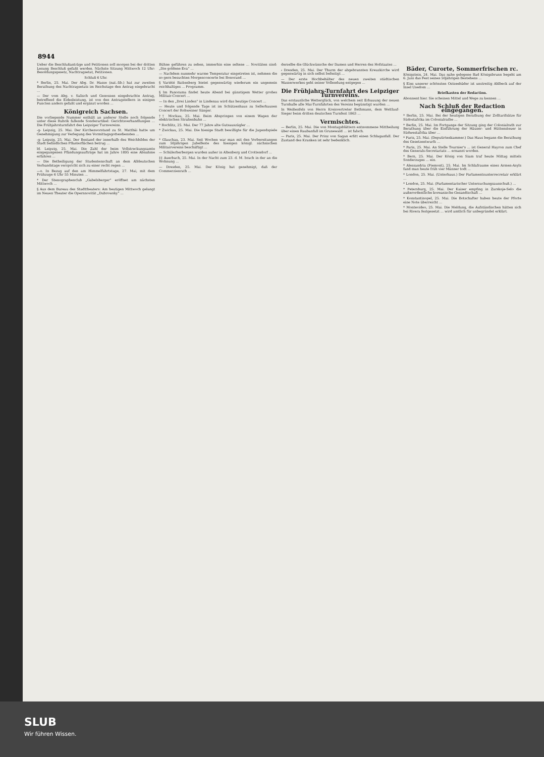8944
Ueber die Beschlußanträge und Petitionen soll morgen bei der dritten Lesung Beschluß gefaßt werden. Nächste Sitzung Mittwoch 12 Uhr: Besoldungsgesetz, Nachtragsetat, Petitionen.
Schluß 6 Uhr.
* Berlin, 25. Mai. Der Abg. Dr. Hasse (nat.-lib.) hat zur zweiten Berathung des Nachtragsetats im Reichstage den Antrag eingebracht ...
— Der vom Abg. v. Salisch und Genossen eingebrachte Antrag, betreffend die Eidesleistung, ist von den Antragstellern in einigen Puncten anders gefaßt und ergänzt worden ...
Königreich Sachsen.
Die vorliegende Nummer enthält an anderer Stelle noch folgende unter diese Rubrik fallende Sonderartikel: Gerichtsverhandlungen ... Die Frühjahrsturnfahrt des Leipziger Turnvereins.
-g- Leipzig, 25. Mai. Der Kirchenvorstand zu St. Matthäi hatte um Genehmigung zur Verlegung des Vormittagsgottesdienstes ...
-g- Leipzig, 25. Mai. Der Bestand der innerhalb des Weichbildes der Stadt befindlichen Pflasterflächen betrug ...
ld. Leipzig, 25. Mai. Die Zahl der beim Vollstreckungsamte eingegangenen Pfändungsaufträge hat im Jahre 1895 eine Abnahme erfahren ...
— Die Betheiligung der Studentenschaft an dem Alldeutschen Verbandstage verspricht sich zu einer recht regen ...
—o. In Bezug auf den am Himmelfahrtstage, 27. Mai, mit dem Frühzuge 6 Uhr 55 Minuten ...
* Der Stenographenclub „Gabelsberger“ eröffnet am nächsten Mittwoch ...
§ Aus dem Bureau des Stadttheaters: Am heutigen Mittwoch gelangt im Neuen Theater die Opernnovität „Dubrowsky“ ...
Bühne geführen zu sehen, immerhin eine seltene ... Novitäten sind: „Die goldene Eva“ ...
— Nachdem nunmehr warme Temperatur eingetreten ist, nehmen die so gern besuchten Morgenconcerte bei Bonorand ...
§ Variété Battenberg bietet gegenwärtig wiederum ein ungemein reichhaltiges ... Programm.
§ Im Panorama findet heute Abend bei günstigem Wetter großes Militair-Concert ...
— In den „Drei Linden“ in Lindenau wird das heutige Concert ...
— Heute und folgende Tage ist im Schützenhaus zu Sellerhausen Concert der Rohweiner Sänger.
†† Mockau, 25. Mai. Beim Abspringen von einem Wagen der elektrischen Straßenbahn ...
* Rochlitz, 25. Mai. Der 77 Jahre alte Gutsauszügler ...
* Zwickau, 25. Mai. Die hiesige Stadt bewilligte für die Jugendspiele ...
* Glauchau, 23. Mai. Seit Wochen war man mit den Vorbereitungen zum 50jährigen Jubelfeste des hiesigen königl. sächsischen Militairvereins beschäftigt ...
— Schülerherbergen wurden außer in Altenberg und Crottendorf ...
‡‡ Auerbach, 25. Mai. In der Nacht zum 23. d. M. brach in der an die Wohnung ...
— Dresden, 25. Mai. Der König hat genehmigt, daß der Commerzienrath ...
derselbe die Glückwünsche der Damen und Herren des Hofstaates ...
⸗ Dresden, 25. Mai. Der Thurm der abgebrannten Kreuzkirche wird gegenwärtig in sich selbst befestigt ...
— Der erste Hochbehälter des neuen zweiten städtischen Wasserwerkes geht seiner Vollendung entgegen ...
Die Frühjahrs-Turnfahrt des Leipziger Turnvereins.
Das erstaunliche Wetterglück, von welchem seit Erbauung der neuen Turnhalle alle Mai-Turnfahrten des Vereins begünstigt wurden ...
In Weißenfels von Herrn Kreisvertreter Bethmann, dem Wettlauf-Sieger beim dritten deutschen Turnfest 1863 ...
Vermischtes.
— Berlin, 25. Mai. Die von Montagsblättern entnommene Mittheilung über einen Raubanfall im Grunewald ... ist falsch.
— Paris, 25. Mai. Der Prinz von Sagan erlitt einen Schlaganfall. Der Zustand des Kranken ist sehr bedenklich.
Bäder, Curorte, Sommerfrischen rc.
Königstein, 24. Mai. Das nahe gelegene Bad Königsbrunn begeht am 6. Juni das Fest seines 50jährigen Bestehens ...
§ Eins unserer schönsten Ostseebäder ist unstreitig Ahlbeck auf der Insel Usedom ...
Briefkasten der Redaction.
Abonnent hier. Sie scheinen Mittel und Wege zu kennen ...
Nach Schluß der Redaction eingegangen.
* Berlin, 25. Mai. Bei der heutigen Berathung der Zolltarifsätze für Südostafrika im Colonialrathe ...
* Berlin, 25. Mai. Im Fortgange der Sitzung ging der Colonialrath zur Berathung über die Einführung der Häuser- und Hüttensteuer in Südwestafrika über ...
* Paris, 25. Mai. (Deputirtenkammer.) Das Haus begann die Berathung des Gesetzentwurfs ...
* Paris, 25. Mai. An Stelle Tournier's ... ist General Hayron zum Chef des Generals-Secretariats ... ernannt worden.
* Bern, 25. Mai. Der König von Siam traf heute Mittag mittels Sonderzuges ... ein.
* Alessandria (Piemont), 25. Mai. Im Schlafraume eines Armen-Asyls fand man heute früh vier Männer todt ...
* London, 25. Mai. (Unterhaus.) Der Parlamentsunterrecretair erklärt ...
* London, 25. Mai. (Parlamentarischer Untersuchungsausschuß.) ...
* Petersburg, 25. Mai. Der Kaiser empfing in Zarskoje-Selo die außerordentliche koreanische Gesandtschaft ...
* Konstantinopel, 25. Mai. Die Botschafter haben heute der Pforte eine Note überreicht ...
* Montevideo, 25. Mai. Die Meldung, die Aufständischen hätten sich bei Rivera festgesetzt ... wird amtlich für unbegründet erklärt.
SLUB
Wir führen Wissen.